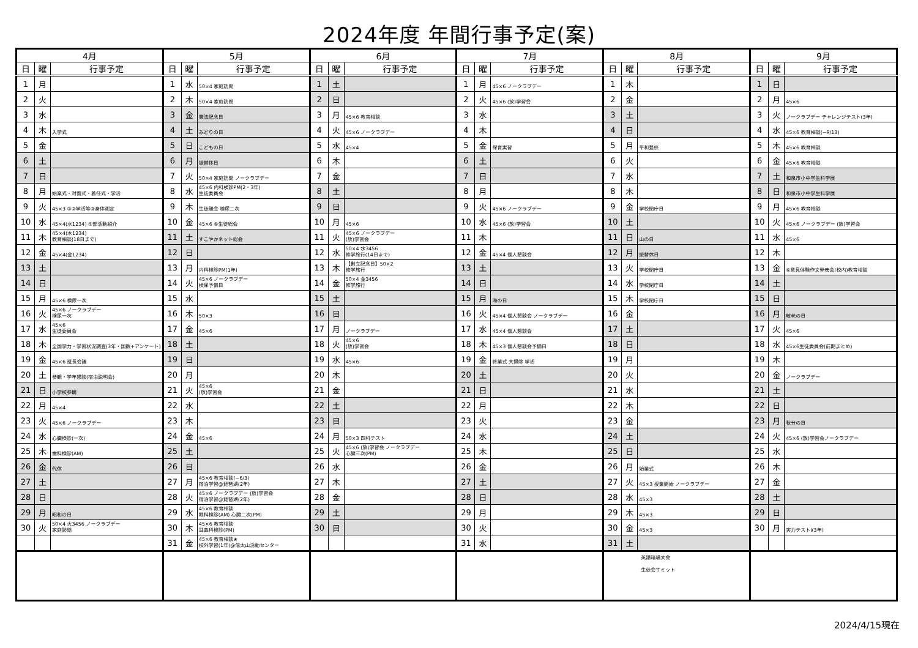2024年度 年間行事予定(案)
| 4月 | | | 5月 | | | 6月 | | | 7月 | | | 8月 | | | 9月 | | |
| --- | --- | --- | --- | --- | --- | --- | --- | --- | --- | --- | --- | --- | --- | --- | --- | --- | --- |
| 日 | 曜 | 行事予定 | 日 | 曜 | 行事予定 | 日 | 曜 | 行事予定 | 日 | 曜 | 行事予定 | 日 | 曜 | 行事予定 | 日 | 曜 | 行事予定 |
| 1 | 月 | | 1 | 水 | 50×4 家庭訪問 | 1 | 土 | | 1 | 月 | 45×6 ノークラブデー | 1 | 木 | | 1 | 日 | |
| 2 | 火 | | 2 | 木 | 50×4 家庭訪問 | 2 | 日 | | 2 | 火 | 45×6 (放)学習会 | 2 | 金 | | 2 | 月 | 45×6 |
| 3 | 水 | | 3 | 金 | 憲法記念日 | 3 | 月 | 45×6 教育相談 | 3 | 水 | | 3 | 土 | | 3 | 火 | ノークラブデー チャレンジテスト(3年) |
| 4 | 木 | 入学式 | 4 | 土 | みどりの日 | 4 | 火 | 45×6 ノークラブデー | 4 | 木 | | 4 | 日 | | 4 | 水 | 45×6 教育相談(~9/13) |
| 5 | 金 | | 5 | 日 | こどもの日 | 5 | 水 | 45×4 | 5 | 金 | 保育実習 | 5 | 月 | 平和登校 | 5 | 木 | 45×6 教育相談 |
| 6 | 土 | | 6 | 月 | 振替休日 | 6 | 木 | | 6 | 土 | | 6 | 火 | | 6 | 金 | 45×6 教育相談 |
| 7 | 日 | | 7 | 火 | 50×4 家庭訪問 ノークラブデー | 7 | 金 | | 7 | 日 | | 7 | 水 | | 7 | 土 | 和泉市小中学生科学展 |
| 8 | 月 | 始業式・対面式・着任式・学活 | 8 | 水 | 45×6 内科検診PM(2・3年) 生徒委員会 | 8 | 土 | | 8 | 月 | | 8 | 木 | | 8 | 日 | 和泉市小中学生科学展 |
| 9 | 火 | 45×3 ①②学活等③身体測定 | 9 | 木 | 生徒議会 検尿二次 | 9 | 日 | | 9 | 火 | 45×6 ノークラブデー | 9 | 金 | 学校閉庁日 | 9 | 月 | 45×6 教育相談 |
| 10 | 水 | 45×4(水1234) ⑤部活動紹介 | 10 | 金 | 45×6 ⑥生徒総会 | 10 | 月 | 45×6 | 10 | 水 | 45×6 (放)学習会 | 10 | 土 | | 10 | 火 | 45×6 ノークラブデー (放)学習会 |
| 11 | 木 | 45×4(木1234) 教育相談(18日まで) | 11 | 土 | すこやかネット総会 | 11 | 火 | 45×6 ノークラブデー (放)学習会 | 11 | 木 | | 11 | 日 | 山の日 | 11 | 水 | 45×6 |
| 12 | 金 | 45×4(金1234) | 12 | 日 | | 12 | 水 | 50×4 水3456 修学旅行(14日まで) | 12 | 金 | 45×4 個人懇談会 | 12 | 月 | 振替休日 | 12 | 木 | |
| 13 | 土 | | 13 | 月 | 内科検診PM(1年) | 13 | 木 | 【創立記念日】50×2 修学旅行 | 13 | 土 | | 13 | 火 | 学校閉庁日 | 13 | 金 | ⑥意見体験作文発表会(校内)教育相談 |
| 14 | 日 | | 14 | 火 | 45×6 ノークラブデー 検尿予備日 | 14 | 金 | 50×4 金3456 修学旅行 | 14 | 日 | | 14 | 水 | 学校閉庁日 | 14 | 土 | |
| 15 | 月 | 45×6 検尿一次 | 15 | 水 | | 15 | 土 | | 15 | 月 | 海の日 | 15 | 木 | 学校閉庁日 | 15 | 日 | |
| 16 | 火 | 45×6 ノークラブデー 検尿一次 | 16 | 木 | 50×3 | 16 | 日 | | 16 | 火 | 45×4 個人懇談会 ノークラブデー | 16 | 金 | | 16 | 月 | 敬老の日 |
| 17 | 水 | 45×6 生徒委員会 | 17 | 金 | 45×6 | 17 | 月 | ノークラブデー | 17 | 水 | 45×4 個人懇談会 | 17 | 土 | | 17 | 火 | 45×6 |
| 18 | 木 | 全国学力・学習状況調査(3年・国数+アンケート) | 18 | 土 | | 18 | 火 | 45×6 (放)学習会 | 18 | 木 | 45×3 個人懇談会予備日 | 18 | 日 | | 18 | 水 | 45×6生徒委員会(前期まとめ) |
| 19 | 金 | 45×6 班長会議 | 19 | 日 | | 19 | 水 | 45×6 | 19 | 金 | 終業式 大掃除 学活 | 19 | 月 | | 19 | 木 | |
| 20 | 土 | 参観・学年懇談(宿泊説明会) | 20 | 月 | | 20 | 木 | | 20 | 土 | | 20 | 火 | | 20 | 金 | ノークラブデー |
| 21 | 日 | 小学校参観 | 21 | 火 | 45×6 (放)学習会 | 21 | 金 | | 21 | 日 | | 21 | 水 | | 21 | 土 | |
| 22 | 月 | 45×4 | 22 | 水 | | 22 | 土 | | 22 | 月 | | 22 | 木 | | 22 | 日 | |
| 23 | 火 | 45×6 ノークラブデー | 23 | 木 | | 23 | 日 | | 23 | 火 | | 23 | 金 | | 23 | 月 | 秋分の日 |
| 24 | 水 | 心臓検診(一次) | 24 | 金 | 45×6 | 24 | 月 | 50×3 四科テスト | 24 | 水 | | 24 | 土 | | 24 | 火 | 45×6 (放)学習会ノークラブデー |
| 25 | 木 | 歯科検診(AM) | 25 | 土 | | 25 | 火 | 45×6 (放)学習会 ノークラブデー 心臓三次(PM) | 25 | 木 | | 25 | 日 | | 25 | 水 | |
| 26 | 金 | 代休 | 26 | 日 | | 26 | 水 | | 26 | 金 | | 26 | 月 | 始業式 | 26 | 木 | |
| 27 | 土 | | 27 | 月 | 45×6 教育相談(~6/3) 宿泊学習@琵琶湖(2年) | 27 | 木 | | 27 | 土 | | 27 | 火 | 45×3 授業開始 ノークラブデー | 27 | 金 | |
| 28 | 日 | | 28 | 火 | 45×6 ノークラブデー (放)学習会 宿泊学習@琵琶湖(2年) | 28 | 金 | | 28 | 日 | | 28 | 水 | 45×3 | 28 | 土 | |
| 29 | 月 | 昭和の日 | 29 | 水 | 45×6 教育相談 眼科検診(AM) 心臓二次(PM) | 29 | 土 | | 29 | 月 | | 29 | 木 | 45×3 | 29 | 日 | |
| 30 | 火 | 50×4 火3456 ノークラブデー 家庭訪問 | 30 | 木 | 45×6 教育相談 耳鼻科検診(PM) | 30 | 日 | | 30 | 火 | | 30 | 金 | 45×3 | 30 | 月 | 実力テストⅠ(3年) |
| | | | 31 | 金 | 45×6 教育相談★ 校外学習(1年)@信太山活動センター | | | | 31 | 水 | | 31 | 土 | | | | |
| | | | | | | | | | | | | 英語暗唱大会 生徒会サミット | | | | | |
2024/4/15現在